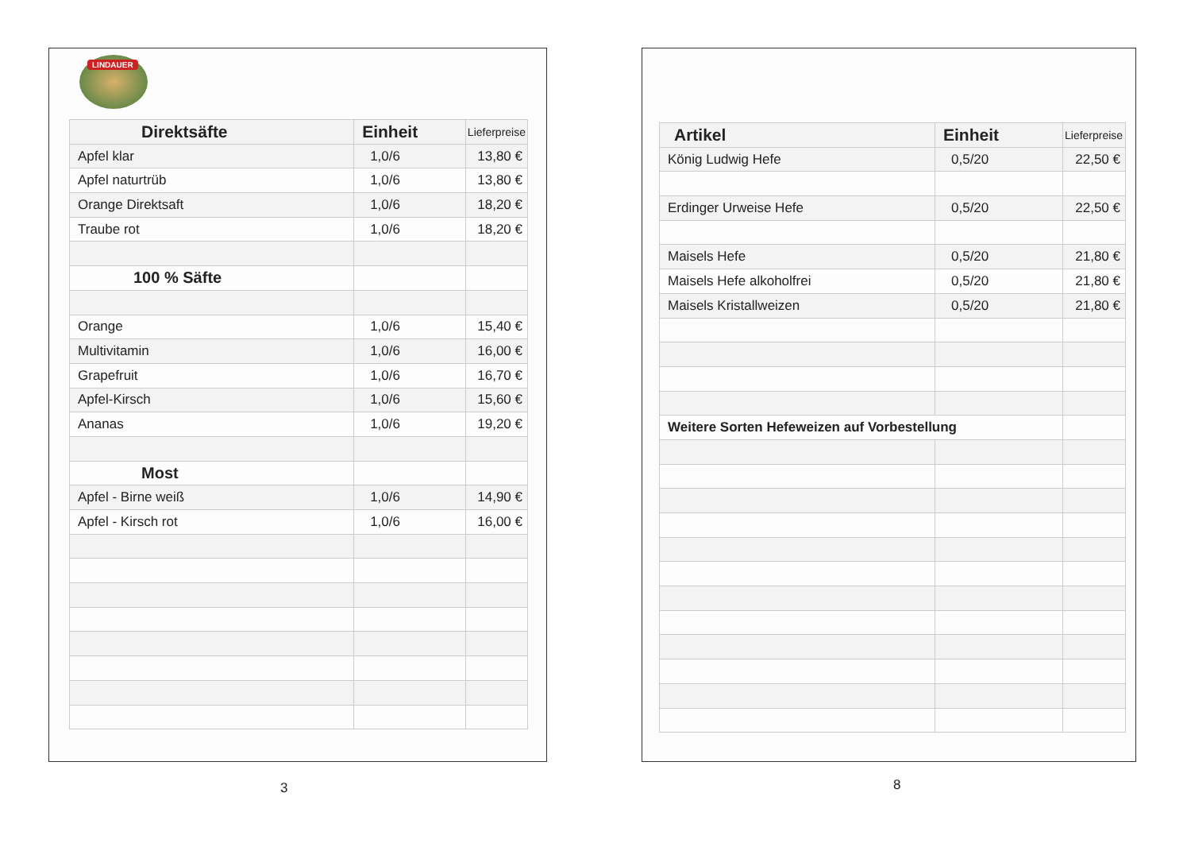LINDAUER
| Direktsäfte | Einheit | Lieferpreise |
| --- | --- | --- |
| Apfel klar | 1,0/6 | 13,80 € |
| Apfel naturtrüb | 1,0/6 | 13,80 € |
| Orange Direktsaft | 1,0/6 | 18,20 € |
| Traube rot | 1,0/6 | 18,20 € |
| 100 % Säfte | | |
| Orange | 1,0/6 | 15,40 € |
| Multivitamin | 1,0/6 | 16,00 € |
| Grapefruit | 1,0/6 | 16,70 € |
| Apfel-Kirsch | 1,0/6 | 15,60 € |
| Ananas | 1,0/6 | 19,20 € |
| Most | | |
| Apfel - Birne weiß | 1,0/6 | 14,90 € |
| Apfel - Kirsch rot | 1,0/6 | 16,00 € |
| Artikel | Einheit | Lieferpreise |
| --- | --- | --- |
| König Ludwig Hefe | 0,5/20 | 22,50 € |
| Erdinger Urweise Hefe | 0,5/20 | 22,50 € |
| Maisels Hefe | 0,5/20 | 21,80 € |
| Maisels Hefe alkoholfrei | 0,5/20 | 21,80 € |
| Maisels Kristallweizen | 0,5/20 | 21,80 € |
| Weitere Sorten Hefeweizen auf Vorbestellung | | |
3 8